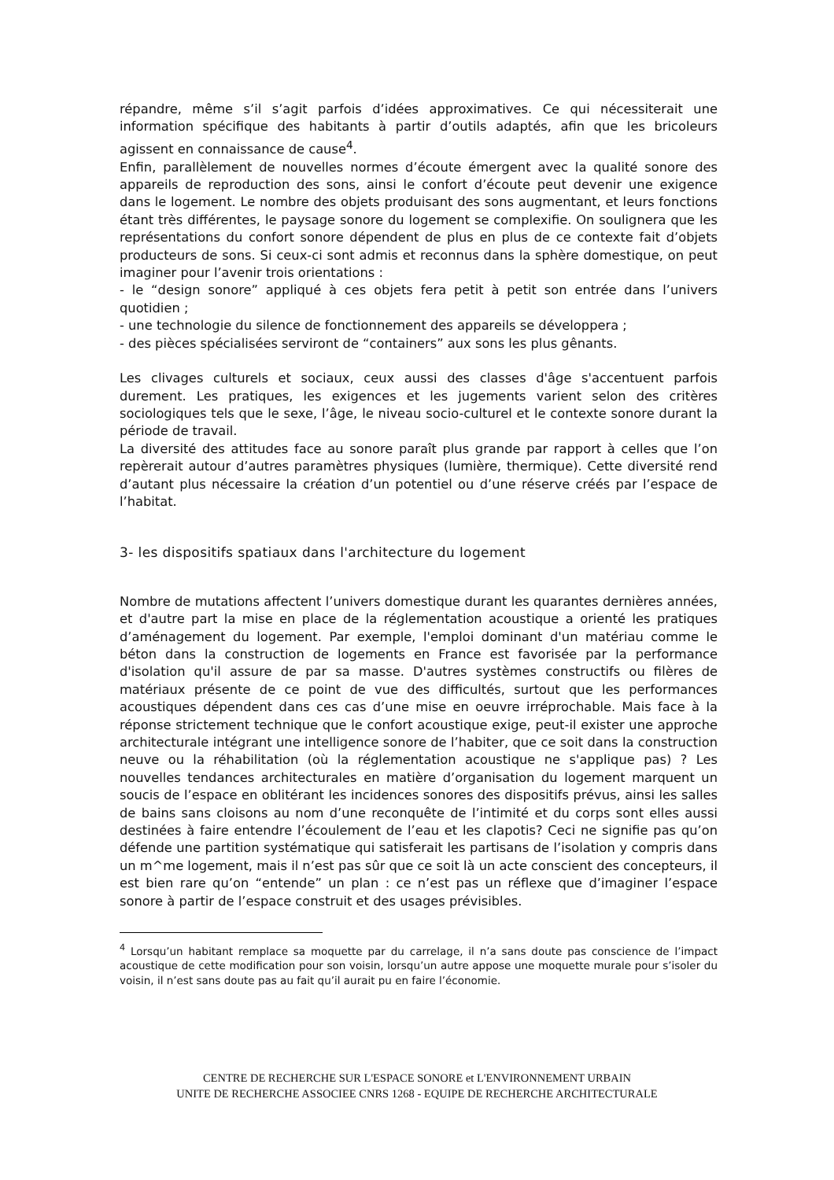répandre, même s’il s’agit parfois d’idées approximatives. Ce qui nécessiterait une information spécifique des habitants à partir d’outils adaptés, afin que les bricoleurs agissent en connaissance de cause<sup>4</sup>.
Enfin, parallèlement de nouvelles normes d’écoute émergent avec la qualité sonore des appareils de reproduction des sons, ainsi le confort d’écoute peut devenir une exigence dans le logement. Le nombre des objets produisant des sons augmentant, et leurs fonctions étant très différentes, le paysage sonore du logement se complexifie. On soulignera que les représentations du confort sonore dépendent de plus en plus de ce contexte fait d’objets producteurs de sons. Si ceux-ci sont admis et reconnus dans la sphère domestique, on peut imaginer pour l’avenir trois orientations :
- le “design sonore” appliqué à ces objets fera petit à petit son entrée dans l’univers quotidien ;
- une technologie du silence de fonctionnement des appareils se développera ;
- des pièces spécialisées serviront de “containers” aux sons les plus gênants.
Les clivages culturels et sociaux, ceux aussi des classes d'âge s'accentuent parfois durement. Les pratiques, les exigences et les jugements varient selon des critères sociologiques tels que le sexe, l’âge, le niveau socio-culturel et le contexte sonore durant la période de travail.
La diversité des attitudes face au sonore paraît plus grande par rapport à celles que l’on repèrerait autour d’autres paramètres physiques (lumière, thermique). Cette diversité rend d’autant plus nécessaire la création d’un potentiel ou d’une réserve créés par l’espace de l’habitat.
3- les dispositifs spatiaux dans l'architecture du logement
Nombre de mutations affectent l’univers domestique durant les quarantes dernières années, et d'autre part la mise en place de la réglementation acoustique a orienté les pratiques d’aménagement du logement. Par exemple, l'emploi dominant d'un matériau comme le béton dans la construction de logements en France est favorisée par la performance d'isolation qu'il assure de par sa masse. D'autres systèmes constructifs ou filères de matériaux présente de ce point de vue des difficultés, surtout que les performances acoustiques dépendent dans ces cas d’une mise en oeuvre irréprochable. Mais face à la réponse strictement technique que le confort acoustique exige, peut-il exister une approche architecturale intégrant une intelligence sonore de l’habiter, que ce soit dans la construction neuve ou la réhabilitation (où la réglementation acoustique ne s'applique pas) ? Les nouvelles tendances architecturales en matière d’organisation du logement marquent un soucis de l’espace en oblitérant les incidences sonores des dispositifs prévus, ainsi les salles de bains sans cloisons au nom d’une reconquête de l’intimité et du corps sont elles aussi destinées à faire entendre l’écoulement de l’eau et les clapotis? Ceci ne signifie pas qu’on défende une partition systématique qui satisferait les partisans de l’isolation y compris dans un m^me logement, mais il n’est pas sûr que ce soit là un acte conscient des concepteurs, il est bien rare qu’on “entende” un plan : ce n’est pas un réflexe que d’imaginer l’espace sonore à partir de l’espace construit et des usages prévisibles.
<sup>4</sup> Lorsqu’un habitant remplace sa moquette par du carrelage, il n’a sans doute pas conscience de l’impact acoustique de cette modification pour son voisin, lorsqu’un autre appose une moquette murale pour s’isoler du voisin, il n’est sans doute pas au fait qu’il aurait pu en faire l’économie.
CENTRE DE RECHERCHE SUR L'ESPACE SONORE et L'ENVIRONNEMENT URBAIN
UNITE DE RECHERCHE ASSOCIEE CNRS 1268 - EQUIPE DE RECHERCHE ARCHITECTURALE